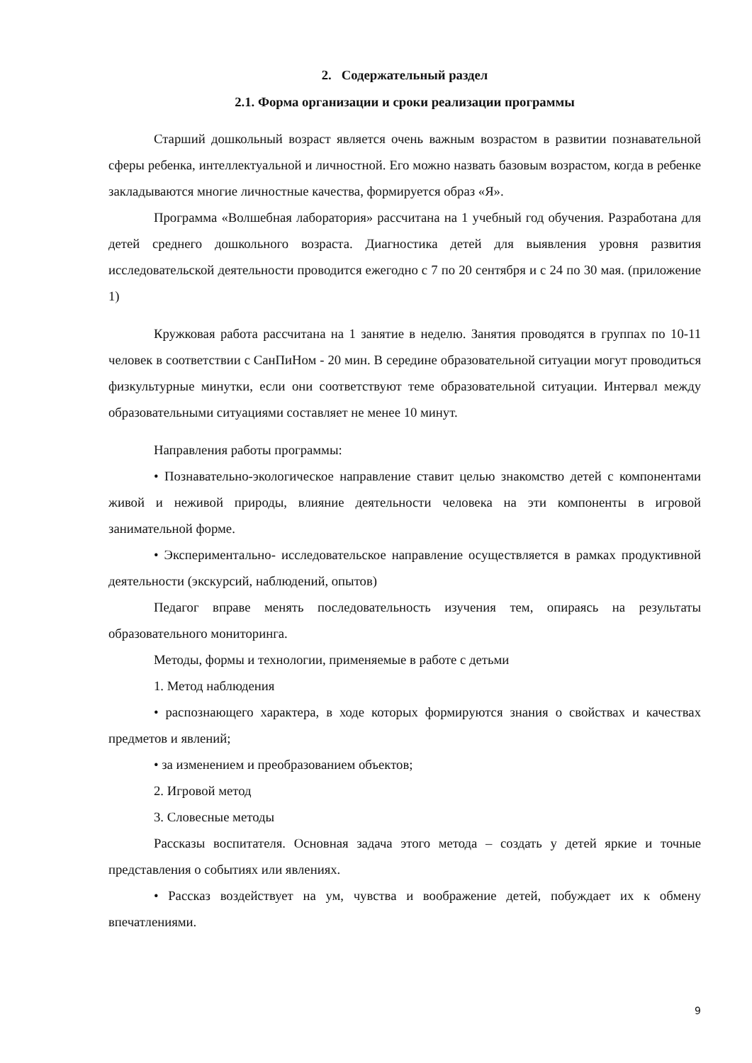2. Содержательный раздел
2.1. Форма организации и сроки реализации программы
Старший дошкольный возраст является очень важным возрастом в развитии познавательной сферы ребенка, интеллектуальной и личностной. Его можно назвать базовым возрастом, когда в ребенке закладываются многие личностные качества, формируется образ «Я».
Программа «Волшебная лаборатория» рассчитана на 1 учебный год обучения. Разработана для детей среднего дошкольного возраста. Диагностика детей для выявления уровня развития исследовательской деятельности проводится ежегодно с 7 по 20 сентября и с 24 по 30 мая. (приложение 1)
Кружковая работа рассчитана на 1 занятие в неделю. Занятия проводятся в группах по 10-11 человек в соответствии с СанПиНом - 20 мин. В середине образовательной ситуации могут проводиться физкультурные минутки, если они соответствуют теме образовательной ситуации. Интервал между образовательными ситуациями составляет не менее 10 минут.
Направления работы программы:
• Познавательно-экологическое направление ставит целью знакомство детей с компонентами живой и неживой природы, влияние деятельности человека на эти компоненты в игровой занимательной форме.
• Экспериментально- исследовательское направление осуществляется в рамках продуктивной деятельности (экскурсий, наблюдений, опытов)
Педагог вправе менять последовательность изучения тем, опираясь на результаты образовательного мониторинга.
Методы, формы и технологии, применяемые в работе с детьми
1. Метод наблюдения
• распознающего характера, в ходе которых формируются знания о свойствах и качествах предметов и явлений;
• за изменением и преобразованием объектов;
2. Игровой метод
3. Словесные методы
Рассказы воспитателя. Основная задача этого метода – создать у детей яркие и точные представления о событиях или явлениях.
• Рассказ воздействует на ум, чувства и воображение детей, побуждает их к обмену впечатлениями.
9